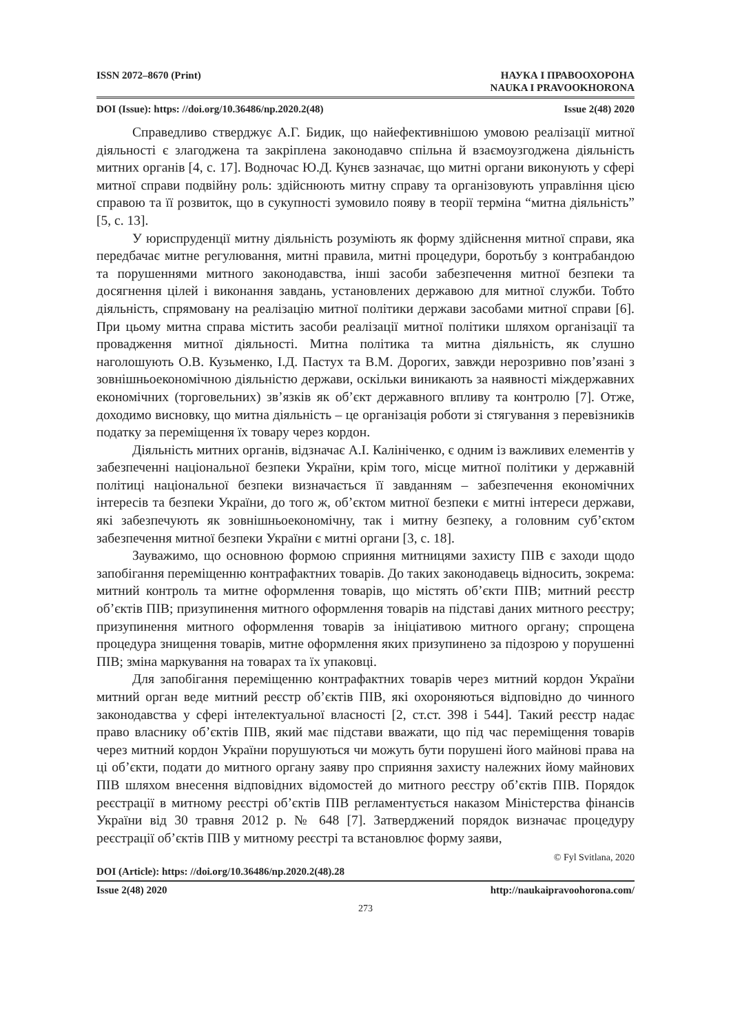ISSN 2072–8670 (Print) НАУКА І ПРАВООХОРОНА
NAUKA I PRAVOOKHORONA
DOI (Issue): https: //doi.org/10.36486/np.2020.2(48) Issue 2(48) 2020
Справедливо стверджує А.Г. Бидик, що найефективнішою умовою реалізації митної діяльності є злагоджена та закріплена законодавчо спільна й взаємоузгоджена діяльність митних органів [4, с. 17]. Водночас Ю.Д. Кунєв зазначає, що митні органи виконують у сфері митної справи подвійну роль: здійснюють митну справу та організовують управління цією справою та її розвиток, що в сукупності зумовило появу в теорії терміна “митна діяльність” [5, с. 13].
У юриспруденції митну діяльність розуміють як форму здійснення митної справи, яка передбачає митне регулювання, митні правила, митні процедури, боротьбу з контрабандою та порушеннями митного законодавства, інші засоби забезпечення митної безпеки та досягнення цілей і виконання завдань, установлених державою для митної служби. Тобто діяльність, спрямовану на реалізацію митної політики держави засобами митної справи [6]. При цьому митна справа містить засоби реалізації митної політики шляхом організації та провадження митної діяльності. Митна політика та митна діяльність, як слушно наголошують О.В. Кузьменко, І.Д. Пастух та В.М. Дорогих, завжди нерозривно пов’язані з зовнішньоекономічною діяльністю держави, оскільки виникають за наявності міждержавних економічних (торговельних) зв’язків як об’єкт державного впливу та контролю [7]. Отже, доходимо висновку, що митна діяльність – це організація роботи зі стягування з перевізників податку за переміщення їх товару через кордон.
Діяльність митних органів, відзначає А.І. Калініченко, є одним із важливих елементів у забезпеченні національної безпеки України, крім того, місце митної політики у державній політиці національної безпеки визначається її завданням – забезпечення економічних інтересів та безпеки України, до того ж, об’єктом митної безпеки є митні інтереси держави, які забезпечують як зовнішньоекономічну, так і митну безпеку, а головним суб’єктом забезпечення митної безпеки України є митні органи [3, с. 18].
Зауважимо, що основною формою сприяння митницями захисту ПІВ є заходи щодо запобігання переміщенню контрафактних товарів. До таких законодавець відносить, зокрема: митний контроль та митне оформлення товарів, що містять об’єкти ПІВ; митний реєстр об’єктів ПІВ; призупинення митного оформлення товарів на підставі даних митного реєстру; призупинення митного оформлення товарів за ініціативою митного органу; спрощена процедура знищення товарів, митне оформлення яких призупинено за підозрою у порушенні ПІВ; зміна маркування на товарах та їх упаковці.
Для запобігання переміщенню контрафактних товарів через митний кордон України митний орган веде митний реєстр об’єктів ПІВ, які охороняються відповідно до чинного законодавства у сфері інтелектуальної власності [2, ст.ст. 398 і 544]. Такий реєстр надає право власнику об’єктів ПІВ, який має підстави вважати, що під час переміщення товарів через митний кордон України порушуються чи можуть бути порушені його майнові права на ці об’єкти, подати до митного органу заяву про сприяння захисту належних йому майнових ПІВ шляхом внесення відповідних відомостей до митного реєстру об’єктів ПІВ. Порядок реєстрації в митному реєстрі об’єктів ПІВ регламентується наказом Міністерства фінансів України від 30 травня 2012 р. № 648 [7]. Затверджений порядок визначає процедуру реєстрації об’єктів ПІВ у митному реєстрі та встановлює форму заяви,
© Fyl Svitlana, 2020
DOI (Article): https: //doi.org/10.36486/np.2020.2(48).28
Issue 2(48) 2020 http://naukaipravoohorona.com/
273